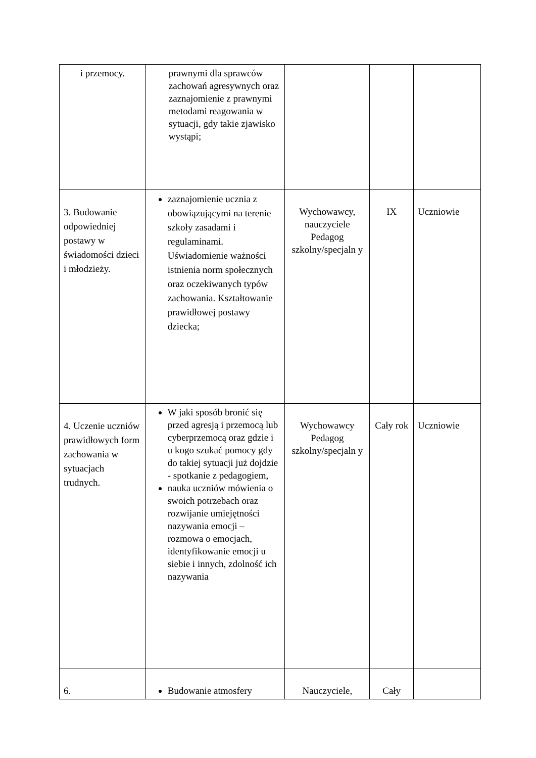| i przemocy. | prawnymi dla sprawców zachowań agresywnych oraz zaznajomienie z prawnymi metodami reagowania w sytuacji, gdy takie zjawisko wystąpi; | | | |
| 3. Budowanie odpowiedniej postawy w świadomości dzieci i młodzieży. | zaznajomienie ucznia z obowiązującymi na terenie szkoły zasadami i regulaminami. Uświadomienie ważności istnienia norm społecznych oraz oczekiwanych typów zachowania. Kształtowanie prawidłowej postawy dziecka; | Wychowawcy, nauczyciele Pedagog szkolny/specjaln y | IX | Uczniowie |
| 4. Uczenie uczniów prawidłowych form zachowania w sytuacjach trudnych. | W jaki sposób bronić się przed agresją i przemocą lub cyberprzemocą oraz gdzie i u kogo szukać pomocy gdy do takiej sytuacji już dojdzie - spotkanie z pedagogiem, nauka uczniów mówienia o swoich potrzebach oraz rozwijanie umiejętności nazywania emocji – rozmowa o emocjach, identyfikowanie emocji u siebie i innych, zdolność ich nazywania | Wychowawcy Pedagog szkolny/specjaln y | Cały rok | Uczniowie |
| 6. | Budowanie atmosfery | Nauczyciele, | Cały | |